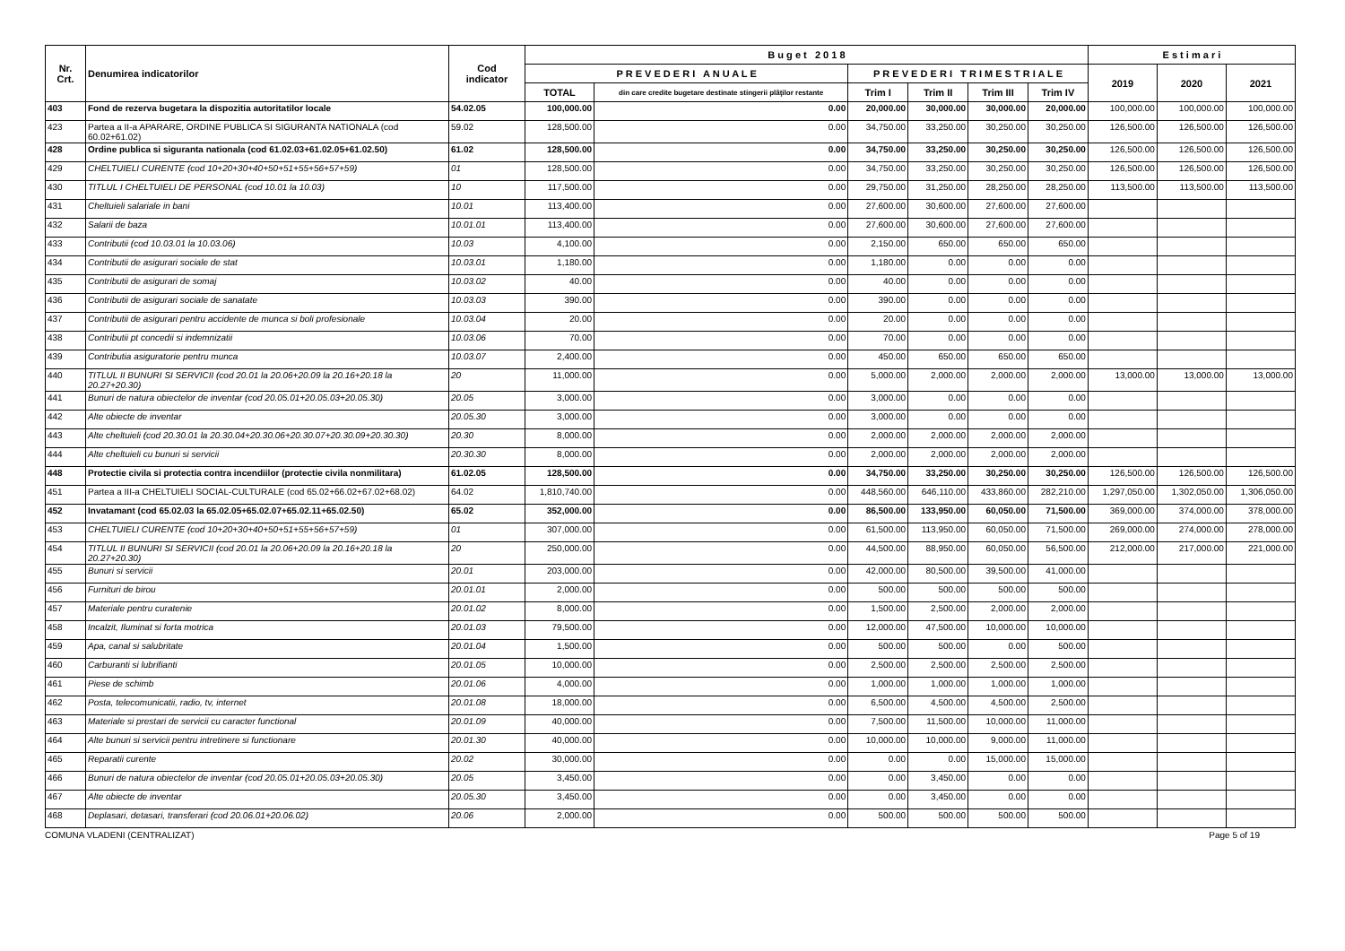| Nr. Crt. | Denumirea indicatorilor | Cod indicator | B u g e t 2 0 1 8 | | | | | | E s t i m a r i | | |
| --- | --- | --- | --- | --- | --- | --- | --- | --- | --- | --- | --- |
| | | | P R E V E D E R I A N U A L E | | P R E V E D E R I T R I M E S T R I A L E | | | | 2019 | 2020 | 2021 |
| | | | TOTAL | din care credite bugetare destinate stingerii plăţilor restante | Trim I | Trim II | Trim III | Trim IV | | | |
| 403 | Fond de rezerva bugetara la dispozitia autoritatilor locale | 54.02.05 | 100,000.00 | 0.00 | 20,000.00 | 30,000.00 | 30,000.00 | 20,000.00 | 100,000.00 | 100,000.00 | 100,000.00 |
| 423 | Partea a II-a APARARE, ORDINE PUBLICA SI SIGURANTA NATIONALA (cod 60.02+61.02) | 59.02 | 128,500.00 | 0.00 | 34,750.00 | 33,250.00 | 30,250.00 | 30,250.00 | 126,500.00 | 126,500.00 | 126,500.00 |
| 428 | Ordine publica si siguranta nationala (cod 61.02.03+61.02.05+61.02.50) | 61.02 | 128,500.00 | 0.00 | 34,750.00 | 33,250.00 | 30,250.00 | 30,250.00 | 126,500.00 | 126,500.00 | 126,500.00 |
| 429 | CHELTUIELI CURENTE (cod 10+20+30+40+50+51+55+56+57+59) | 01 | 128,500.00 | 0.00 | 34,750.00 | 33,250.00 | 30,250.00 | 30,250.00 | 126,500.00 | 126,500.00 | 126,500.00 |
| 430 | TITLUL I CHELTUIELI DE PERSONAL (cod 10.01 la 10.03) | 10 | 117,500.00 | 0.00 | 29,750.00 | 31,250.00 | 28,250.00 | 28,250.00 | 113,500.00 | 113,500.00 | 113,500.00 |
| 431 | Cheltuieli salariale in bani | 10.01 | 113,400.00 | 0.00 | 27,600.00 | 30,600.00 | 27,600.00 | 27,600.00 | | | |
| 432 | Salarii de baza | 10.01.01 | 113,400.00 | 0.00 | 27,600.00 | 30,600.00 | 27,600.00 | 27,600.00 | | | |
| 433 | Contributii (cod 10.03.01 la 10.03.06) | 10.03 | 4,100.00 | 0.00 | 2,150.00 | 650.00 | 650.00 | 650.00 | | | |
| 434 | Contributii de asigurari sociale de stat | 10.03.01 | 1,180.00 | 0.00 | 1,180.00 | 0.00 | 0.00 | 0.00 | | | |
| 435 | Contributii de asigurari de somaj | 10.03.02 | 40.00 | 0.00 | 40.00 | 0.00 | 0.00 | 0.00 | | | |
| 436 | Contributii de asigurari sociale de sanatate | 10.03.03 | 390.00 | 0.00 | 390.00 | 0.00 | 0.00 | 0.00 | | | |
| 437 | Contributii de asigurari pentru accidente de munca si boli profesionale | 10.03.04 | 20.00 | 0.00 | 20.00 | 0.00 | 0.00 | 0.00 | | | |
| 438 | Contributii pt concedii si indemnizatii | 10.03.06 | 70.00 | 0.00 | 70.00 | 0.00 | 0.00 | 0.00 | | | |
| 439 | Contributia asiguratorie pentru munca | 10.03.07 | 2,400.00 | 0.00 | 450.00 | 650.00 | 650.00 | 650.00 | | | |
| 440 | TITLUL II BUNURI SI SERVICII (cod 20.01 la 20.06+20.09 la 20.16+20.18 la 20.27+20.30) | 20 | 11,000.00 | 0.00 | 5,000.00 | 2,000.00 | 2,000.00 | 2,000.00 | 13,000.00 | 13,000.00 | 13,000.00 |
| 441 | Bunuri de natura obiectelor de inventar (cod 20.05.01+20.05.03+20.05.30) | 20.05 | 3,000.00 | 0.00 | 3,000.00 | 0.00 | 0.00 | 0.00 | | | |
| 442 | Alte obiecte de inventar | 20.05.30 | 3,000.00 | 0.00 | 3,000.00 | 0.00 | 0.00 | 0.00 | | | |
| 443 | Alte cheltuieli (cod 20.30.01 la 20.30.04+20.30.06+20.30.07+20.30.09+20.30.30) | 20.30 | 8,000.00 | 0.00 | 2,000.00 | 2,000.00 | 2,000.00 | 2,000.00 | | | |
| 444 | Alte cheltuieli cu bunuri si servicii | 20.30.30 | 8,000.00 | 0.00 | 2,000.00 | 2,000.00 | 2,000.00 | 2,000.00 | | | |
| 448 | Protectie civila si protectia contra incendiilor (protectie civila nonmilitara) | 61.02.05 | 128,500.00 | 0.00 | 34,750.00 | 33,250.00 | 30,250.00 | 30,250.00 | 126,500.00 | 126,500.00 | 126,500.00 |
| 451 | Partea a III-a CHELTUIELI SOCIAL-CULTURALE (cod 65.02+66.02+67.02+68.02) | 64.02 | 1,810,740.00 | 0.00 | 448,560.00 | 646,110.00 | 433,860.00 | 282,210.00 | 1,297,050.00 | 1,302,050.00 | 1,306,050.00 |
| 452 | Invatamant (cod 65.02.03 la 65.02.05+65.02.07+65.02.11+65.02.50) | 65.02 | 352,000.00 | 0.00 | 86,500.00 | 133,950.00 | 60,050.00 | 71,500.00 | 369,000.00 | 374,000.00 | 378,000.00 |
| 453 | CHELTUIELI CURENTE (cod 10+20+30+40+50+51+55+56+57+59) | 01 | 307,000.00 | 0.00 | 61,500.00 | 113,950.00 | 60,050.00 | 71,500.00 | 269,000.00 | 274,000.00 | 278,000.00 |
| 454 | TITLUL II BUNURI SI SERVICII (cod 20.01 la 20.06+20.09 la 20.16+20.18 la 20.27+20.30) | 20 | 250,000.00 | 0.00 | 44,500.00 | 88,950.00 | 60,050.00 | 56,500.00 | 212,000.00 | 217,000.00 | 221,000.00 |
| 455 | Bunuri si servicii | 20.01 | 203,000.00 | 0.00 | 42,000.00 | 80,500.00 | 39,500.00 | 41,000.00 | | | |
| 456 | Furnituri de birou | 20.01.01 | 2,000.00 | 0.00 | 500.00 | 500.00 | 500.00 | 500.00 | | | |
| 457 | Materiale pentru curatenie | 20.01.02 | 8,000.00 | 0.00 | 1,500.00 | 2,500.00 | 2,000.00 | 2,000.00 | | | |
| 458 | Incalzit, Iluminat si forta motrica | 20.01.03 | 79,500.00 | 0.00 | 12,000.00 | 47,500.00 | 10,000.00 | 10,000.00 | | | |
| 459 | Apa, canal si salubritate | 20.01.04 | 1,500.00 | 0.00 | 500.00 | 500.00 | 0.00 | 500.00 | | | |
| 460 | Carburanti si lubrifianti | 20.01.05 | 10,000.00 | 0.00 | 2,500.00 | 2,500.00 | 2,500.00 | 2,500.00 | | | |
| 461 | Piese de schimb | 20.01.06 | 4,000.00 | 0.00 | 1,000.00 | 1,000.00 | 1,000.00 | 1,000.00 | | | |
| 462 | Posta, telecomunicatii, radio, tv, internet | 20.01.08 | 18,000.00 | 0.00 | 6,500.00 | 4,500.00 | 4,500.00 | 2,500.00 | | | |
| 463 | Materiale si prestari de servicii cu caracter functional | 20.01.09 | 40,000.00 | 0.00 | 7,500.00 | 11,500.00 | 10,000.00 | 11,000.00 | | | |
| 464 | Alte bunuri si servicii pentru intretinere si functionare | 20.01.30 | 40,000.00 | 0.00 | 10,000.00 | 10,000.00 | 9,000.00 | 11,000.00 | | | |
| 465 | Reparatii curente | 20.02 | 30,000.00 | 0.00 | 0.00 | 0.00 | 15,000.00 | 15,000.00 | | | |
| 466 | Bunuri de natura obiectelor de inventar (cod 20.05.01+20.05.03+20.05.30) | 20.05 | 3,450.00 | 0.00 | 0.00 | 3,450.00 | 0.00 | 0.00 | | | |
| 467 | Alte obiecte de inventar | 20.05.30 | 3,450.00 | 0.00 | 0.00 | 3,450.00 | 0.00 | 0.00 | | | |
| 468 | Deplasari, detasari, transferari (cod 20.06.01+20.06.02) | 20.06 | 2,000.00 | 0.00 | 500.00 | 500.00 | 500.00 | 500.00 | | | |
COMUNA VLADENI (CENTRALIZAT) Page 5 of 19